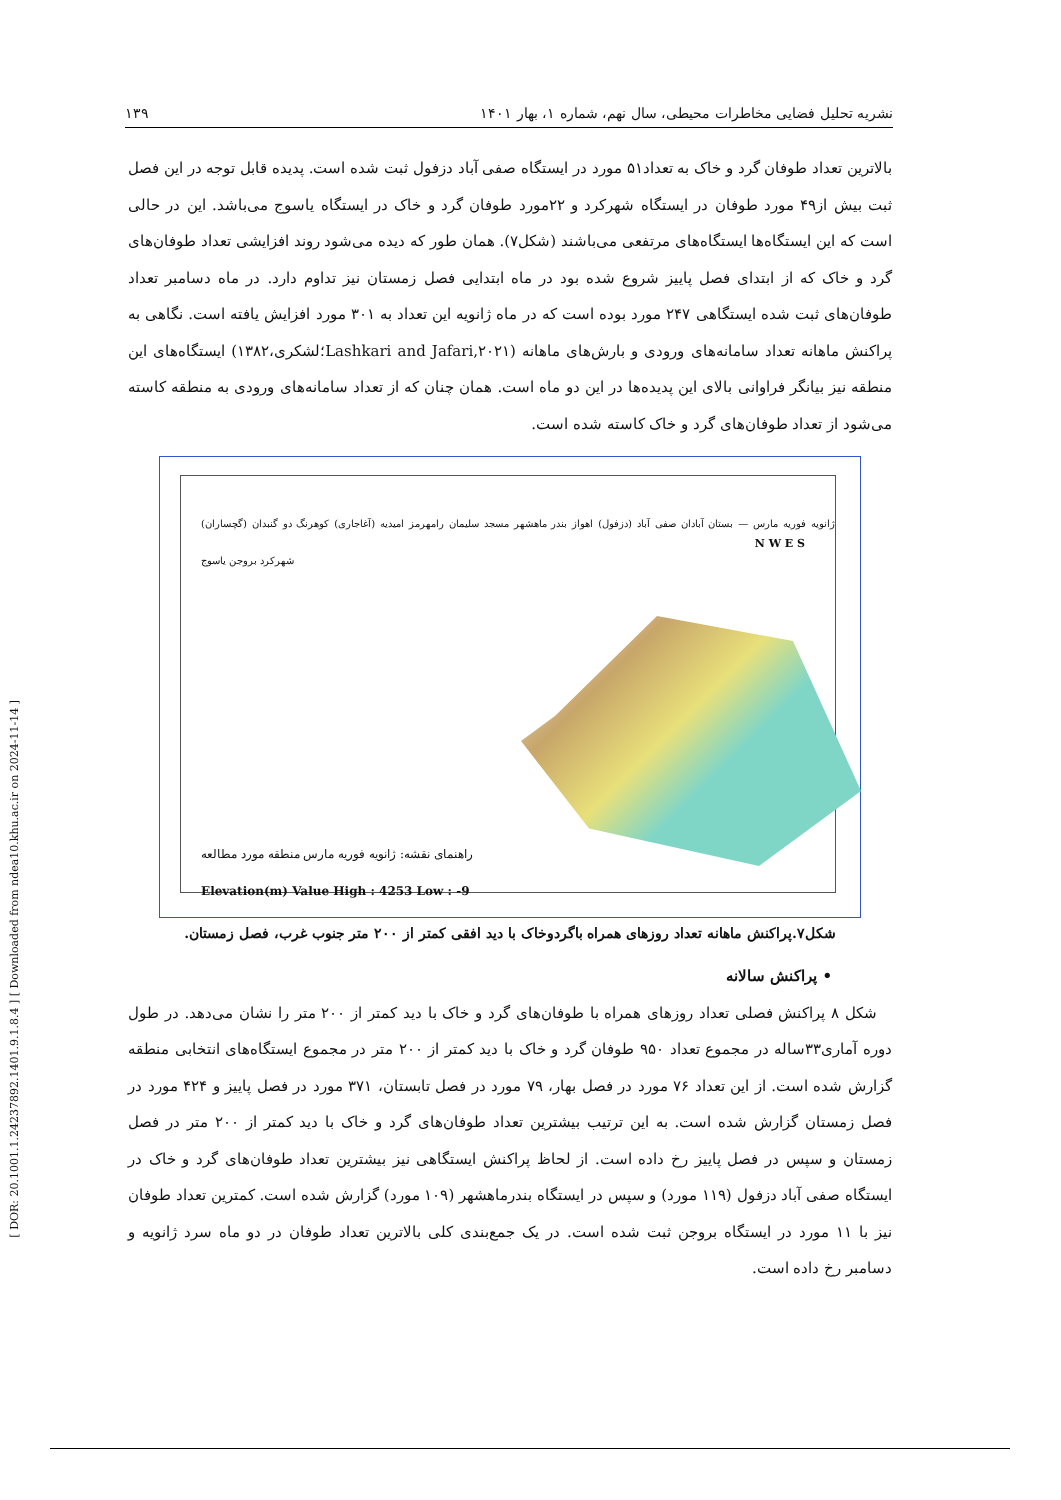[ DOR: 20.1001.1.24237892.1401.9.1.8.4 ] [ Downloaded from ndea10.khu.ac.ir on 2024-11-14 ]
نشریه تحلیل فضایی مخاطرات محیطی، سال نهم، شماره ۱، بهار ۱۴۰۱ ۱۳۹
بالاترین تعداد طوفان گرد و خاک به تعداد۵۱ مورد در ایستگاه صفی آباد دزفول ثبت شده است. پدیده قابل توجه در این فصل ثبت بیش از۴۹ مورد طوفان در ایستگاه شهرکرد و ۲۲مورد طوفان گرد و خاک در ایستگاه یاسوج می‌باشد. این در حالی است که این ایستگاه‌ها ایستگاه‌های مرتفعی می‌باشند (شکل۷). همان طور که دیده می‌شود روند افزایشی تعداد طوفان‌های گرد و خاک که از ابتدای فصل پاییز شروع شده بود در ماه ابتدایی فصل زمستان نیز تداوم دارد. در ماه دسامبر تعداد طوفان‌های ثبت شده ایستگاهی ۲۴۷ مورد بوده است که در ماه ژانویه این تعداد به ۳۰۱ مورد افزایش یافته است. نگاهی به پراکنش ماهانه تعداد سامانه‌های ورودی و بارش‌های ماهانه (Lashkari and Jafari,۲۰۲۱؛لشکری،۱۳۸۲) ایستگاه‌های این منطقه نیز بیانگر فراوانی بالای این پدیده‌ها در این دو ماه است. همان چنان که از تعداد سامانه‌های ورودی به منطقه کاسته می‌شود از تعداد طوفان‌های گرد و خاک کاسته شده است.
ژانویه فوریه مارس — بستان آبادان صفی آباد (دزفول) اهواز بندر ماهشهر مسجد سلیمان رامهرمز امیدیه (آغاجاری) کوهرنگ دو گنبدان (گچساران) شهرکرد بروجن یاسوج
راهنمای نقشه: ژانویه فوریه مارس منطقه مورد مطالعه
Elevation(m) Value High : 4253 Low : -9
N W E S
شکل۷.پراکنش ماهانه تعداد روزهای همراه باگردوخاک با دید افقی کمتر از ۲۰۰ متر جنوب غرب، فصل زمستان.
• پراکنش سالانه
شکل ۸ پراکنش فصلی تعداد روزهای همراه با طوفان‌های گرد و خاک با دید کمتر از ۲۰۰ متر را نشان می‌دهد. در طول دوره آماری۳۳ساله در مجموع تعداد ۹۵۰ طوفان گرد و خاک با دید کمتر از ۲۰۰ متر در مجموع ایستگاه‌های انتخابی منطقه گزارش شده است. از این تعداد ۷۶ مورد در فصل بهار، ۷۹ مورد در فصل تابستان، ۳۷۱ مورد در فصل پاییز و ۴۲۴ مورد در فصل زمستان گزارش شده است. به این ترتیب بیشترین تعداد طوفان‌های گرد و خاک با دید کمتر از ۲۰۰ متر در فصل زمستان و سپس در فصل پاییز رخ داده است. از لحاظ پراکنش ایستگاهی نیز بیشترین تعداد طوفان‌های گرد و خاک در ایستگاه صفی آباد دزفول (۱۱۹ مورد) و سپس در ایستگاه بندرماهشهر (۱۰۹ مورد) گزارش شده است. کمترین تعداد طوفان نیز با ۱۱ مورد در ایستگاه بروجن ثبت شده است. در یک جمع‌بندی کلی بالاترین تعداد طوفان در دو ماه سرد ژانویه و دسامبر رخ داده است.